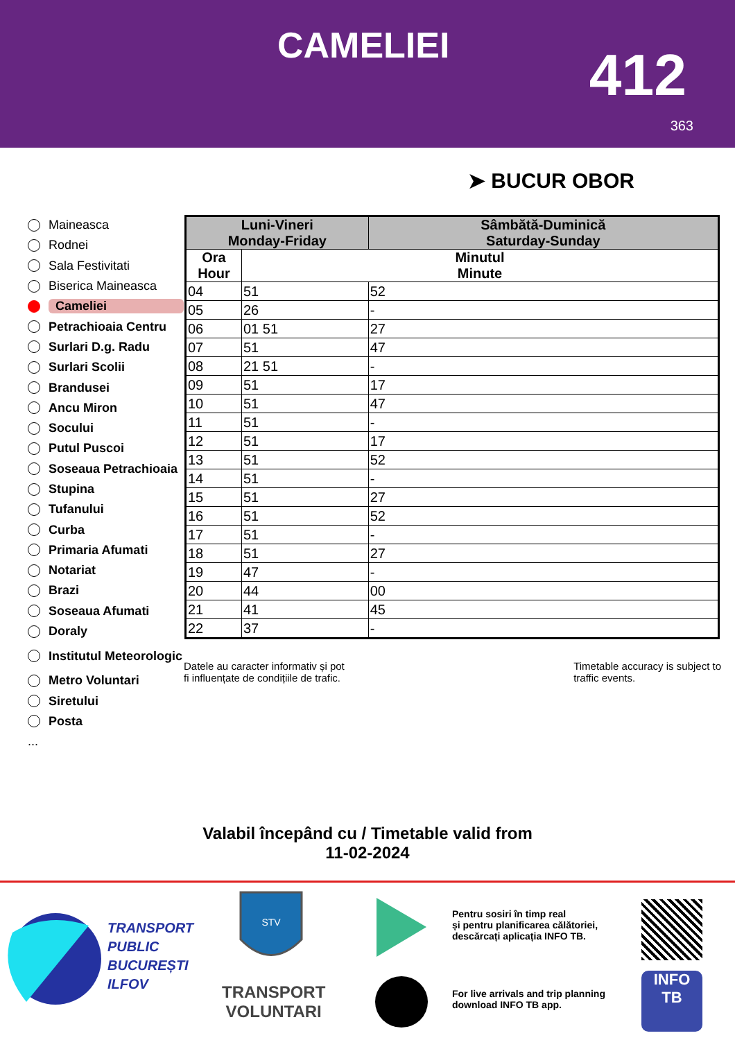CAMELIEI 412
363
➤ BUCUR OBOR
Maineasca
Rodnei
Sala Festivitati
Biserica Maineasca
Cameliei
Petrachioaia Centru
Surlari D.g. Radu
Surlari Scolii
Brandusei
Ancu Miron
Socului
Putul Puscoi
Soseaua Petrachioaia
Stupina
Tufanului
Curba
Primaria Afumati
Notariat
Brazi
Soseaua Afumati
Doraly
Institutul Meteorologic
Metro Voluntari
Siretului
Posta
...
| Luni-Vineri Monday-Friday | | Sâmbătă-Duminică Saturday-Sunday |
| --- | --- | --- |
| Ora Hour | Minutul Minute | |
| 04 | 51 | 52 |
| 05 | 26 | - |
| 06 | 01 51 | 27 |
| 07 | 51 | 47 |
| 08 | 21 51 | - |
| 09 | 51 | 17 |
| 10 | 51 | 47 |
| 11 | 51 | - |
| 12 | 51 | 17 |
| 13 | 51 | 52 |
| 14 | 51 | - |
| 15 | 51 | 27 |
| 16 | 51 | 52 |
| 17 | 51 | - |
| 18 | 51 | 27 |
| 19 | 47 | - |
| 20 | 44 | 00 |
| 21 | 41 | 45 |
| 22 | 37 | - |
Datele au caracter informativ și pot
fi influențate de condițiile de trafic.
Timetable accuracy is subject to
traffic events.
Valabil începând cu / Timetable valid from
11-02-2024
TRANSPORT
PUBLIC
BUCUREȘTI
ILFOV
STV
TRANSPORT
VOLUNTARI
Pentru sosiri în timp real
și pentru planificarea călătoriei,
descărcați aplicația INFO TB.
For live arrivals and trip planning
download INFO TB app.
INFO
TB